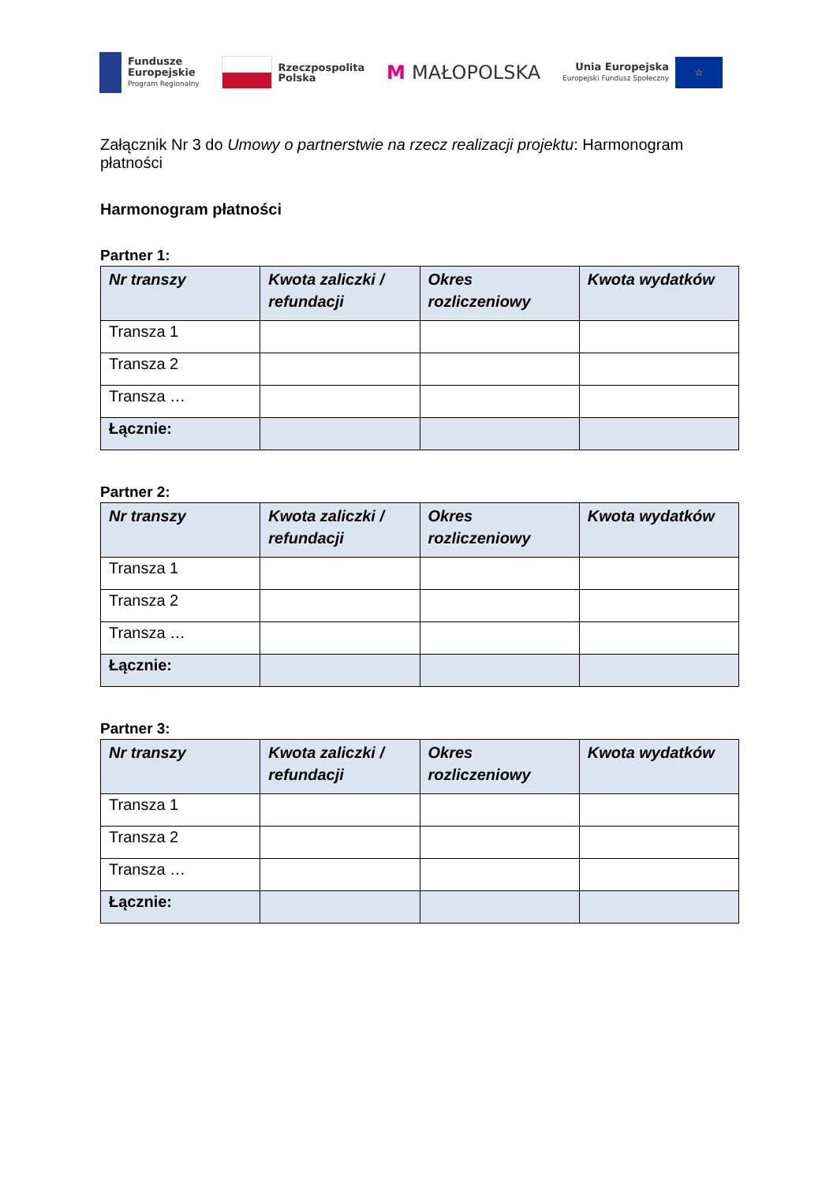Fundusze
Europejskie
Program Regionalny
Rzeczpospolita
Polska
M MAŁOPOLSKA
Unia Europejska
Europejski Fundusz Społeczny
☆
Załącznik Nr 3 do Umowy o partnerstwie na rzecz realizacji projektu: Harmonogram płatności
Harmonogram płatności
Partner 1:
| Nr transzy | Kwota zaliczki / refundacji | Okres rozliczeniowy | Kwota wydatków |
| --- | --- | --- | --- |
| Transza 1 | | | |
| Transza 2 | | | |
| Transza … | | | |
| Łącznie: | | | |
Partner 2:
| Nr transzy | Kwota zaliczki / refundacji | Okres rozliczeniowy | Kwota wydatków |
| --- | --- | --- | --- |
| Transza 1 | | | |
| Transza 2 | | | |
| Transza … | | | |
| Łącznie: | | | |
Partner 3:
| Nr transzy | Kwota zaliczki / refundacji | Okres rozliczeniowy | Kwota wydatków |
| --- | --- | --- | --- |
| Transza 1 | | | |
| Transza 2 | | | |
| Transza … | | | |
| Łącznie: | | | |